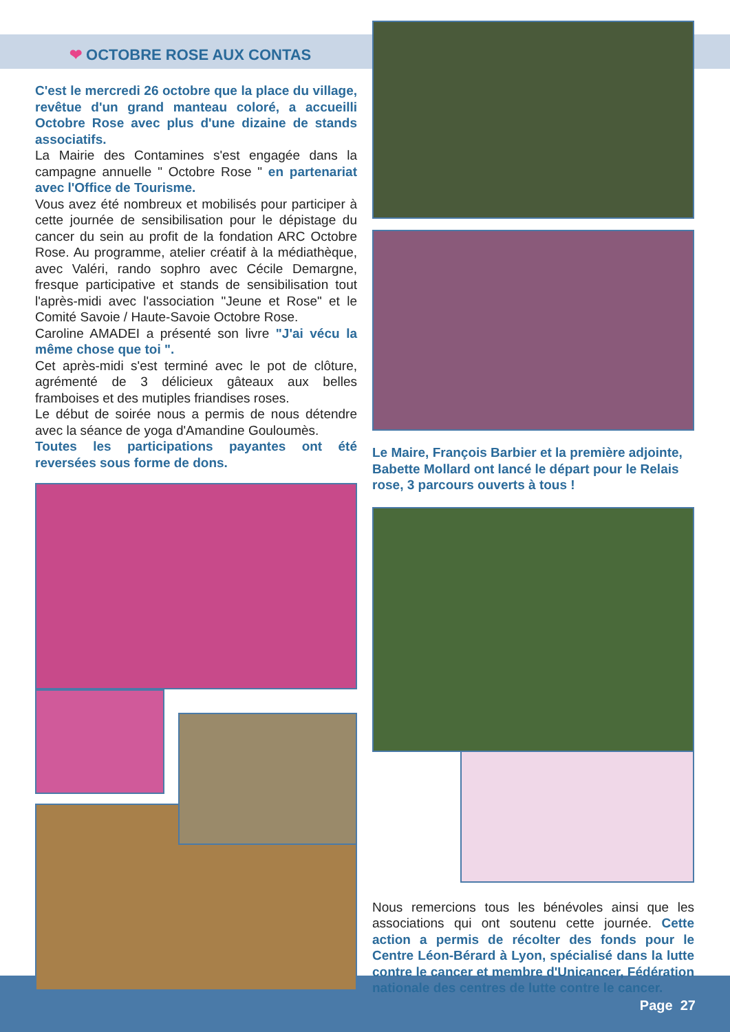❤ OCTOBRE ROSE AUX CONTAS
C'est le mercredi 26 octobre que la place du village, revêtue d'un grand manteau coloré, a accueilli Octobre Rose avec plus d'une dizaine de stands associatifs.
La Mairie des Contamines s'est engagée dans la campagne annuelle " Octobre Rose " en partenariat avec l'Office de Tourisme.
Vous avez été nombreux et mobilisés pour participer à cette journée de sensibilisation pour le dépistage du cancer du sein au profit de la fondation ARC Octobre Rose. Au programme, atelier créatif à la médiathèque, avec Valéri, rando sophro avec Cécile Demargne, fresque participative et stands de sensibilisation tout l'après-midi avec l'association "Jeune et Rose" et le Comité Savoie / Haute-Savoie Octobre Rose.
Caroline AMADEI a présenté son livre "J'ai vécu la même chose que toi ".
Cet après-midi s'est terminé avec le pot de clôture, agrémenté de 3 délicieux gâteaux aux belles framboises et des mutiples friandises roses.
Le début de soirée nous a permis de nous détendre avec la séance de yoga d'Amandine Gouloumès.
Toutes les participations payantes ont été reversées sous forme de dons.
Le Maire, François Barbier et la première adjointe, Babette Mollard ont lancé le départ pour le Relais rose, 3 parcours ouverts à tous !
Nous remercions tous les bénévoles ainsi que les associations qui ont soutenu cette journée. Cette action a permis de récolter des fonds pour le Centre Léon-Bérard à Lyon, spécialisé dans la lutte contre le cancer et membre d'Unicancer, Fédération nationale des centres de lutte contre le cancer.
Page 27